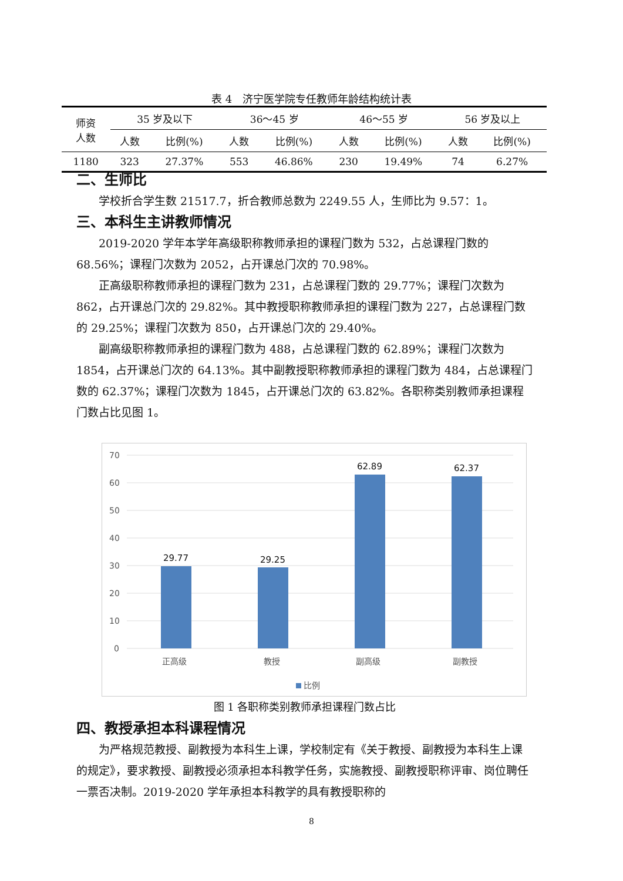表 4　济宁医学院专任教师年龄结构统计表
| 师资 人数 | 35 岁及以下 | | 36～45 岁 | | 46～55 岁 | | 56 岁及以上 | |
| --- | --- | --- | --- | --- | --- | --- | --- | --- |
| | 人数 | 比例(%) | 人数 | 比例(%) | 人数 | 比例(%) | 人数 | 比例(%) |
| 1180 | 323 | 27.37% | 553 | 46.86% | 230 | 19.49% | 74 | 6.27% |
二、生师比
学校折合学生数 21517.7，折合教师总数为 2249.55 人，生师比为 9.57：1。
三、本科生主讲教师情况
2019-2020 学年本学年高级职称教师承担的课程门数为 532，占总课程门数的 68.56%；课程门次数为 2052，占开课总门次的 70.98%。
正高级职称教师承担的课程门数为 231，占总课程门数的 29.77%；课程门次数为 862，占开课总门次的 29.82%。其中教授职称教师承担的课程门数为 227，占总课程门数的 29.25%；课程门次数为 850，占开课总门次的 29.40%。
副高级职称教师承担的课程门数为 488，占总课程门数的 62.89%；课程门次数为 1854，占开课总门次的 64.13%。其中副教授职称教师承担的课程门数为 484，占总课程门数的 62.37%；课程门次数为 1845，占开课总门次的 63.82%。各职称类别教师承担课程门数占比见图 1。
70
60
50
40
30
20
10
0
29.77
29.25
62.89
62.37
正高级
教授
副高级
副教授
比例
图 1 各职称类别教师承担课程门数占比
四、教授承担本科课程情况
为严格规范教授、副教授为本科生上课，学校制定有《关于教授、副教授为本科生上课的规定》，要求教授、副教授必须承担本科教学任务，实施教授、副教授职称评审、岗位聘任一票否决制。2019-2020 学年承担本科教学的具有教授职称的
8